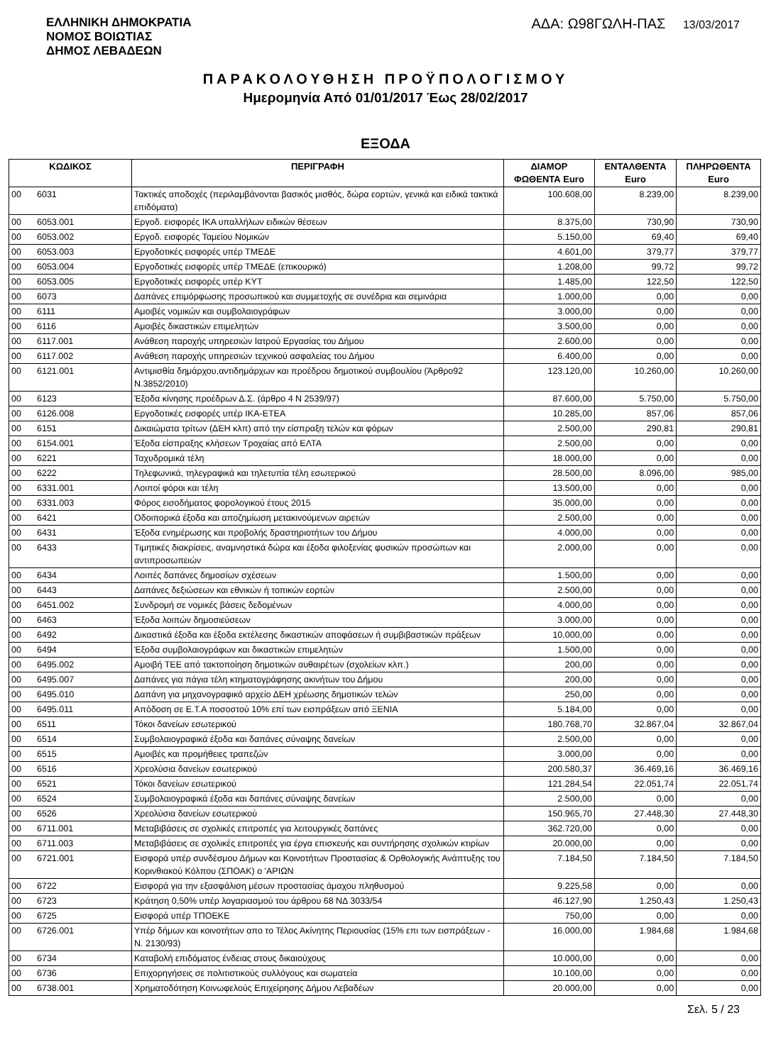ΕΛΛΗΝΙΚΗ ΔΗΜΟΚΡΑΤΙΑ
ΝΟΜΟΣ ΒΟΙΩΤΙΑΣ
ΔΗΜΟΣ ΛΕΒΑΔΕΩΝ
ΑΔΑ: Ω98ΓΩΛΗ-ΠΑΣ 13/03/2017
ΠΑΡΑΚΟΛΟΥΘΗΣΗ ΠΡΟΫΠΟΛΟΓΙΣΜΟΥ
Ημερομηνία Από 01/01/2017 Έως 28/02/2017
ΕΞΟΔΑ
| ΚΩΔΙΚΟΣ | | ΠΕΡΙΓΡΑΦΗ | ΔΙΑΜΟΡ ΦΩΘΕΝΤΑ Euro | ΕΝΤΑΛΘΕΝΤΑ Euro | ΠΛΗΡΩΘΕΝΤΑ Euro |
| --- | --- | --- | --- | --- | --- |
| 00 | 6031 | Τακτικές αποδοχές (περιλαμβάνονται βασικός μισθός, δώρα εορτών, γενικά και ειδικά τακτικά επιδόματα) | 100.608,00 | 8.239,00 | 8.239,00 |
| 00 | 6053.001 | Εργοδ. εισφορές ΙΚΑ υπαλλήλων ειδικών θέσεων | 8.375,00 | 730,90 | 730,90 |
| 00 | 6053.002 | Εργοδ. εισφορές Ταμείου Νομικών | 5.150,00 | 69,40 | 69,40 |
| 00 | 6053.003 | Εργοδοτικές εισφορές υπέρ ΤΜΕΔΕ | 4.601,00 | 379,77 | 379,77 |
| 00 | 6053.004 | Εργοδοτικές εισφορές υπέρ ΤΜΕΔΕ (επικουρικό) | 1.208,00 | 99,72 | 99,72 |
| 00 | 6053.005 | Εργοδοτικές εισφορές υπέρ ΚΥΤ | 1.485,00 | 122,50 | 122,50 |
| 00 | 6073 | Δαπάνες επιμόρφωσης προσωπικού και συμμετοχής σε συνέδρια και σεμινάρια | 1.000,00 | 0,00 | 0,00 |
| 00 | 6111 | Αμοιβές νομικών και συμβολαιογράφων | 3.000,00 | 0,00 | 0,00 |
| 00 | 6116 | Αμοιβές δικαστικών επιμελητών | 3.500,00 | 0,00 | 0,00 |
| 00 | 6117.001 | Ανάθεση παροχής υπηρεσιών Ιατρού Εργασίας του Δήμου | 2.600,00 | 0,00 | 0,00 |
| 00 | 6117.002 | Ανάθεση παροχής υπηρεσιών τεχνικού ασφαλείας του Δήμου | 6.400,00 | 0,00 | 0,00 |
| 00 | 6121.001 | Αντιμισθία δημάρχου,αντιδημάρχων και προέδρου δημοτικού συμβουλίου (Άρθρο92 Ν.3852/2010) | 123.120,00 | 10.260,00 | 10.260,00 |
| 00 | 6123 | Έξοδα κίνησης προέδρων Δ.Σ. (άρθρο 4 Ν 2539/97) | 87.600,00 | 5.750,00 | 5.750,00 |
| 00 | 6126.008 | Εργοδοτικές εισφορές υπέρ ΙΚΑ-ΕΤΕΑ | 10.285,00 | 857,06 | 857,06 |
| 00 | 6151 | Δικαιώματα τρίτων (ΔΕΗ κλπ) από την είσπραξη τελών και φόρων | 2.500,00 | 290,81 | 290,81 |
| 00 | 6154.001 | Έξοδα είσπραξης κλήσεων Τροχαίας από ΕΛΤΑ | 2.500,00 | 0,00 | 0,00 |
| 00 | 6221 | Ταχυδρομικά τέλη | 18.000,00 | 0,00 | 0,00 |
| 00 | 6222 | Τηλεφωνικά, τηλεγραφικά και τηλετυπία τέλη εσωτερικού | 28.500,00 | 8.096,00 | 985,00 |
| 00 | 6331.001 | Λοιποί φόροι και τέλη | 13.500,00 | 0,00 | 0,00 |
| 00 | 6331.003 | Φόρος εισοδήματος φορολογικού έτους 2015 | 35.000,00 | 0,00 | 0,00 |
| 00 | 6421 | Οδοιπορικά έξοδα και αποζημίωση μετακινούμενων αιρετών | 2.500,00 | 0,00 | 0,00 |
| 00 | 6431 | Έξοδα ενημέρωσης και προβολής δραστηριοτήτων του Δήμου | 4.000,00 | 0,00 | 0,00 |
| 00 | 6433 | Τιμητικές διακρίσεις, αναμνηστικά δώρα και έξοδα φιλοξενίας φυσικών προσώπων και αντιπροσωπειών | 2.000,00 | 0,00 | 0,00 |
| 00 | 6434 | Λοιπές δαπάνες δημοσίων σχέσεων | 1.500,00 | 0,00 | 0,00 |
| 00 | 6443 | Δαπάνες δεξιώσεων και εθνικών ή τοπικών εορτών | 2.500,00 | 0,00 | 0,00 |
| 00 | 6451.002 | Συνδρομή σε νομικές βάσεις δεδομένων | 4.000,00 | 0,00 | 0,00 |
| 00 | 6463 | Έξοδα λοιπών δημοσιεύσεων | 3.000,00 | 0,00 | 0,00 |
| 00 | 6492 | Δικαστικά έξοδα και έξοδα εκτέλεσης δικαστικών αποφάσεων ή συμβιβαστικών πράξεων | 10.000,00 | 0,00 | 0,00 |
| 00 | 6494 | Έξοδα συμβολαιογράφων και δικαστικών επιμελητών | 1.500,00 | 0,00 | 0,00 |
| 00 | 6495.002 | Αμοιβή ΤΕΕ από τακτοποίηση δημοτικών αυθαιρέτων (σχολείων κλπ.) | 200,00 | 0,00 | 0,00 |
| 00 | 6495.007 | Δαπάνες για πάγια τέλη κτηματογράφησης ακινήτων του Δήμου | 200,00 | 0,00 | 0,00 |
| 00 | 6495.010 | Δαπάνη για μηχανογραφικό αρχείο ΔΕΗ χρέωσης δημοτικών τελών | 250,00 | 0,00 | 0,00 |
| 00 | 6495.011 | Απόδοση σε Ε.Τ.Α ποσοστού 10% επί των εισπράξεων από ΞΕΝΙΑ | 5.184,00 | 0,00 | 0,00 |
| 00 | 6511 | Τόκοι δανείων εσωτερικού | 180.768,70 | 32.867,04 | 32.867,04 |
| 00 | 6514 | Συμβολαιογραφικά έξοδα και δαπάνες σύναψης δανείων | 2.500,00 | 0,00 | 0,00 |
| 00 | 6515 | Αμοιβές και προμήθειες τραπεζών | 3.000,00 | 0,00 | 0,00 |
| 00 | 6516 | Χρεολύσια δανείων εσωτερικού | 200.580,37 | 36.469,16 | 36.469,16 |
| 00 | 6521 | Τόκοι δανείων εσωτερικού | 121.284,54 | 22.051,74 | 22.051,74 |
| 00 | 6524 | Συμβολαιογραφικά έξοδα και δαπάνες σύναψης δανείων | 2.500,00 | 0,00 | 0,00 |
| 00 | 6526 | Χρεολύσια δανείων εσωτερικού | 150.965,70 | 27.448,30 | 27.448,30 |
| 00 | 6711.001 | Μεταβιβάσεις σε σχολικές επιτροπές για λειτουργικές δαπάνες | 362.720,00 | 0,00 | 0,00 |
| 00 | 6711.003 | Μεταβιβάσεις σε σχολικές επιτροπές για έργα επισκευής και συντήρησης σχολικών κτιρίων | 20.000,00 | 0,00 | 0,00 |
| 00 | 6721.001 | Εισφορά υπέρ συνδέσμου Δήμων και Κοινοτήτων Προστασίας & Ορθολογικής Ανάπτυξης του Κορινθιακού Κόλπου (ΣΠΟΑΚ) ο 'ΑΡΙΩΝ | 7.184,50 | 7.184,50 | 7.184,50 |
| 00 | 6722 | Εισφορά για την εξασφάλιση μέσων προστασίας άμαχου πληθυσμού | 9.225,58 | 0,00 | 0,00 |
| 00 | 6723 | Κράτηση 0,50% υπέρ λογαριασμού του άρθρου 68 ΝΔ 3033/54 | 46.127,90 | 1.250,43 | 1.250,43 |
| 00 | 6725 | Εισφορά υπέρ ΤΠΟΕΚΕ | 750,00 | 0,00 | 0,00 |
| 00 | 6726.001 | Υπέρ δήμων και κοινοτήτων απο το Τέλος Ακίνητης Περιουσίας (15% επι των εισπράξεων - Ν. 2130/93) | 16.000,00 | 1.984,68 | 1.984,68 |
| 00 | 6734 | Καταβολή επιδόματος ένδειας στους δικαιούχους | 10.000,00 | 0,00 | 0,00 |
| 00 | 6736 | Επιχορηγήσεις σε πολιτιστικούς συλλόγους και σωματεία | 10.100,00 | 0,00 | 0,00 |
| 00 | 6738.001 | Χρηματοδότηση Κοινωφελούς Επιχείρησης Δήμου Λεβαδέων | 20.000,00 | 0,00 | 0,00 |
Σελ. 5 / 23